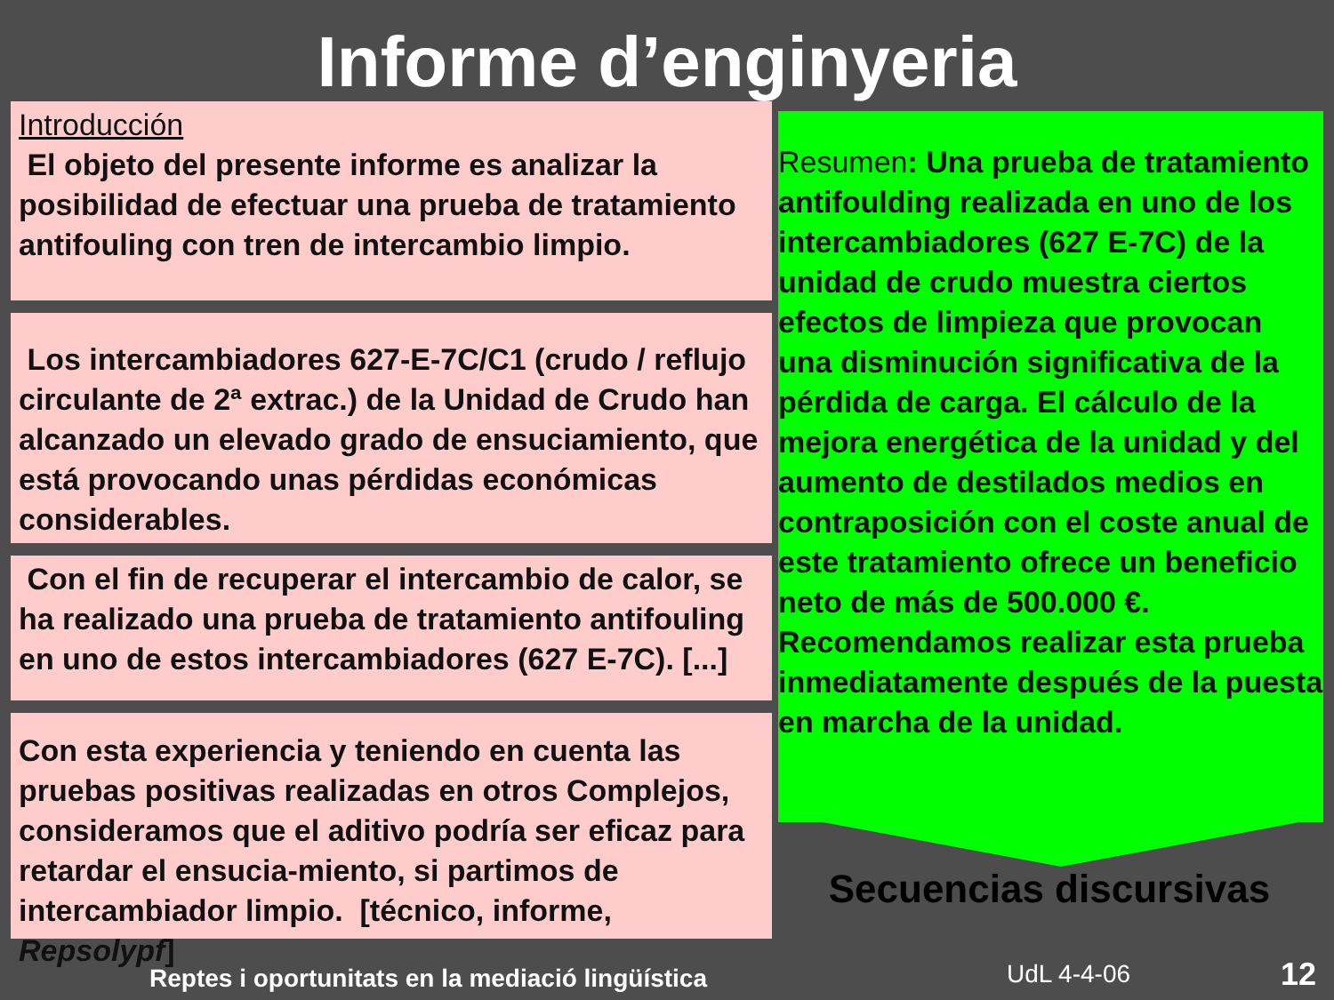Informe d’enginyeria
Introducción
El objeto del presente informe es analizar la posibilidad de efectuar una prueba de tratamiento antifouling con tren de intercambio limpio.
Los intercambiadores 627-E-7C/C1 (crudo / reflujo circulante de 2ª extrac.) de la Unidad de Crudo han alcanzado un elevado grado de ensuciamiento, que está provocando unas pérdidas económicas considerables.
Con el fin de recuperar el intercambio de calor, se ha realizado una prueba de tratamiento antifouling en uno de estos intercambiadores (627 E-7C). [...]
Con esta experiencia y teniendo en cuenta las pruebas positivas realizadas en otros Complejos, consideramos que el aditivo podría ser eficaz para retardar el ensucia-miento, si partimos de intercambiador limpio. [técnico, informe, Repsolypf]
Resumen: Una prueba de tratamiento antifoulding realizada en uno de los intercambiadores (627 E-7C) de la unidad de crudo muestra ciertos efectos de limpieza que provocan una disminución significativa de la pérdida de carga. El cálculo de la mejora energética de la unidad y del aumento de destilados medios en contraposición con el coste anual de este tratamiento ofrece un beneficio neto de más de 500.000 €. Recomendamos realizar esta prueba inmediatamente después de la puesta en marcha de la unidad.
Secuencias discursivas
Reptes i oportunitats en la mediació lingüística
UdL 4-4-06 12